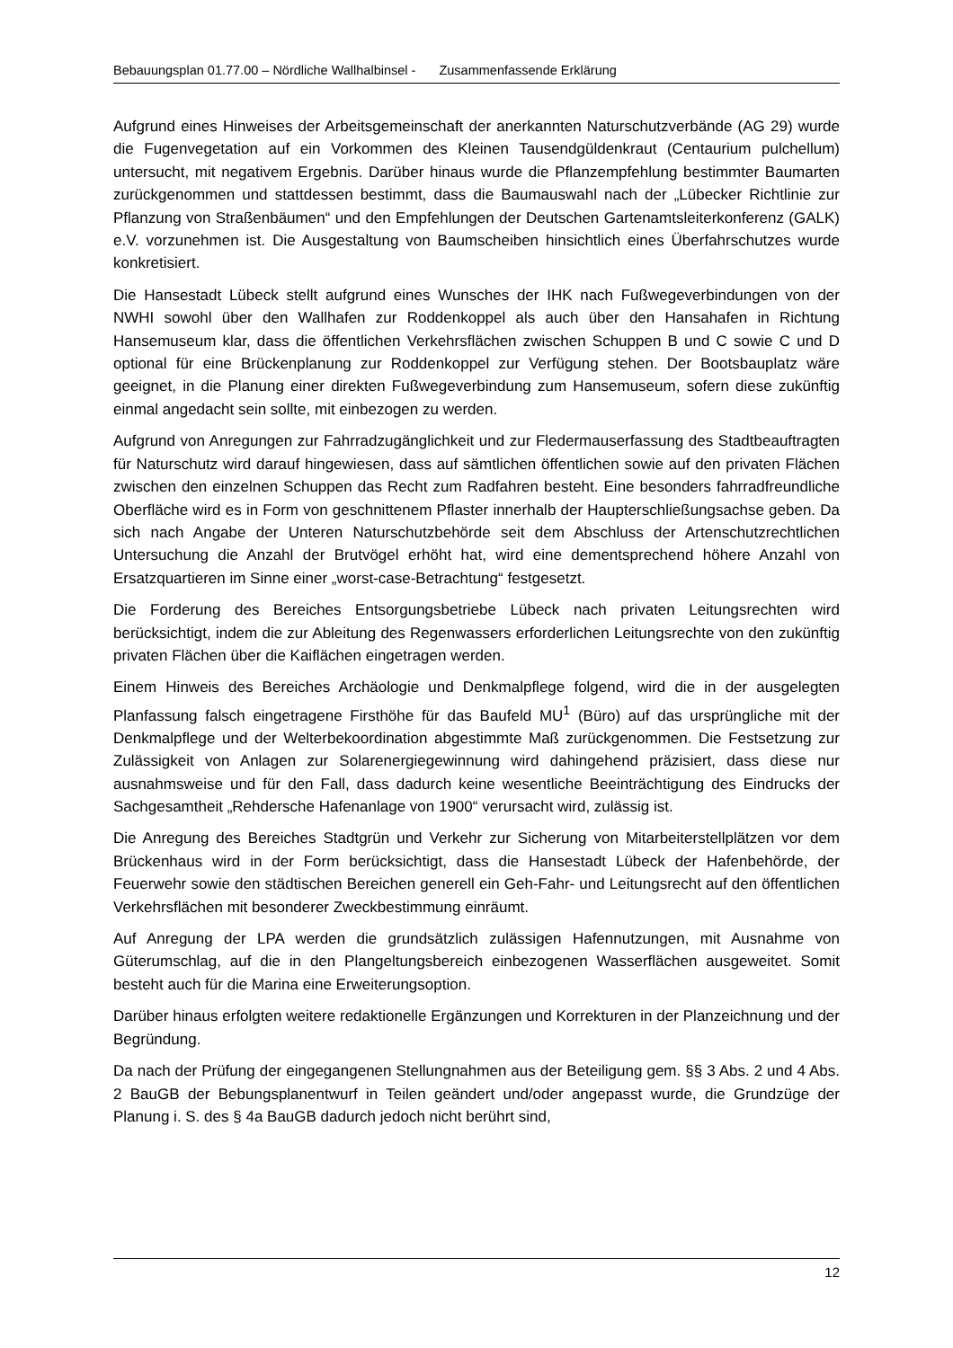Bebauungsplan 01.77.00 – Nördliche Wallhalbinsel - Zusammenfassende Erklärung
Aufgrund eines Hinweises der Arbeitsgemeinschaft der anerkannten Naturschutzverbände (AG 29) wurde die Fugenvegetation auf ein Vorkommen des Kleinen Tausendgüldenkraut (Centaurium pulchellum) untersucht, mit negativem Ergebnis. Darüber hinaus wurde die Pflanzempfehlung bestimmter Baumarten zurückgenommen und stattdessen bestimmt, dass die Baumauswahl nach der „Lübecker Richtlinie zur Pflanzung von Straßenbäumen“ und den Empfehlungen der Deutschen Gartenamtsleiterkonferenz (GALK) e.V. vorzunehmen ist. Die Ausgestaltung von Baumscheiben hinsichtlich eines Überfahrschutzes wurde konkretisiert.
Die Hansestadt Lübeck stellt aufgrund eines Wunsches der IHK nach Fußwegeverbindungen von der NWHI sowohl über den Wallhafen zur Roddenkoppel als auch über den Hansahafen in Richtung Hansemuseum klar, dass die öffentlichen Verkehrsflächen zwischen Schuppen B und C sowie C und D optional für eine Brückenplanung zur Roddenkoppel zur Verfügung stehen. Der Bootsbauplatz wäre geeignet, in die Planung einer direkten Fußwegeverbindung zum Hansemuseum, sofern diese zukünftig einmal angedacht sein sollte, mit einbezogen zu werden.
Aufgrund von Anregungen zur Fahrradzugänglichkeit und zur Fledermauserfassung des Stadtbeauftragten für Naturschutz wird darauf hingewiesen, dass auf sämtlichen öffentlichen sowie auf den privaten Flächen zwischen den einzelnen Schuppen das Recht zum Radfahren besteht. Eine besonders fahrradfreundliche Oberfläche wird es in Form von geschnittenem Pflaster innerhalb der Haupterschließungsachse geben. Da sich nach Angabe der Unteren Naturschutzbehörde seit dem Abschluss der Artenschutzrechtlichen Untersuchung die Anzahl der Brutvögel erhöht hat, wird eine dementsprechend höhere Anzahl von Ersatzquartieren im Sinne einer „worst-case-Betrachtung“ festgesetzt.
Die Forderung des Bereiches Entsorgungsbetriebe Lübeck nach privaten Leitungsrechten wird berücksichtigt, indem die zur Ableitung des Regenwassers erforderlichen Leitungsrechte von den zukünftig privaten Flächen über die Kaiflächen eingetragen werden.
Einem Hinweis des Bereiches Archäologie und Denkmalpflege folgend, wird die in der ausgelegten Planfassung falsch eingetragene Firsthöhe für das Baufeld MU<sup>1</sup> (Büro) auf das ursprüngliche mit der Denkmalpflege und der Welterbekoordination abgestimmte Maß zurückgenommen. Die Festsetzung zur Zulässigkeit von Anlagen zur Solarenergiegewinnung wird dahingehend präzisiert, dass diese nur ausnahmsweise und für den Fall, dass dadurch keine wesentliche Beeinträchtigung des Eindrucks der Sachgesamtheit „Rehdersche Hafenanlage von 1900“ verursacht wird, zulässig ist.
Die Anregung des Bereiches Stadtgrün und Verkehr zur Sicherung von Mitarbeiterstellplätzen vor dem Brückenhaus wird in der Form berücksichtigt, dass die Hansestadt Lübeck der Hafenbehörde, der Feuerwehr sowie den städtischen Bereichen generell ein Geh-Fahr- und Leitungsrecht auf den öffentlichen Verkehrsflächen mit besonderer Zweckbestimmung einräumt.
Auf Anregung der LPA werden die grundsätzlich zulässigen Hafennutzungen, mit Ausnahme von Güterumschlag, auf die in den Plangeltungsbereich einbezogenen Wasserflächen ausgeweitet. Somit besteht auch für die Marina eine Erweiterungsoption.
Darüber hinaus erfolgten weitere redaktionelle Ergänzungen und Korrekturen in der Planzeichnung und der Begründung.
Da nach der Prüfung der eingegangenen Stellungnahmen aus der Beteiligung gem. §§ 3 Abs. 2 und 4 Abs. 2 BauGB der Bebungsplanentwurf in Teilen geändert und/oder angepasst wurde, die Grundzüge der Planung i. S. des § 4a BauGB dadurch jedoch nicht berührt sind,
12